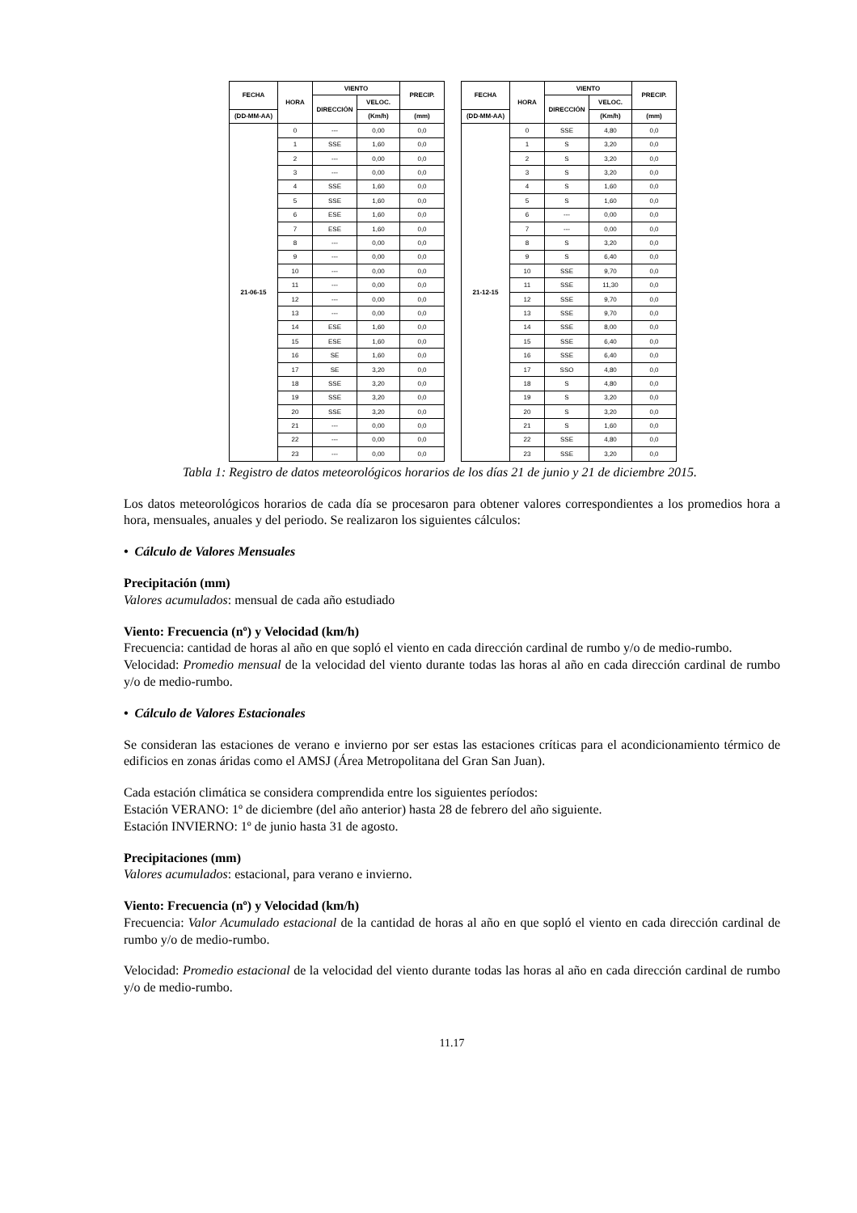| FECHA | HORA | VIENTO | | PRECIP. |
| --- | --- | --- | --- | --- |
| | | DIRECCIÓN | VELOC. | |
| (DD-MM-AA) | | | (Km/h) | (mm) |
| 21-06-15 | 0 | --- | 0,00 | 0,0 |
| | 1 | SSE | 1,60 | 0,0 |
| | 2 | --- | 0,00 | 0,0 |
| | 3 | --- | 0,00 | 0,0 |
| | 4 | SSE | 1,60 | 0,0 |
| | 5 | SSE | 1,60 | 0,0 |
| | 6 | ESE | 1,60 | 0,0 |
| | 7 | ESE | 1,60 | 0,0 |
| | 8 | --- | 0,00 | 0,0 |
| | 9 | --- | 0,00 | 0,0 |
| | 10 | --- | 0,00 | 0,0 |
| | 11 | --- | 0,00 | 0,0 |
| | 12 | --- | 0,00 | 0,0 |
| | 13 | --- | 0,00 | 0,0 |
| | 14 | ESE | 1,60 | 0,0 |
| | 15 | ESE | 1,60 | 0,0 |
| | 16 | SE | 1,60 | 0,0 |
| | 17 | SE | 3,20 | 0,0 |
| | 18 | SSE | 3,20 | 0,0 |
| | 19 | SSE | 3,20 | 0,0 |
| | 20 | SSE | 3,20 | 0,0 |
| | 21 | --- | 0,00 | 0,0 |
| | 22 | --- | 0,00 | 0,0 |
| | 23 | --- | 0,00 | 0,0 |
| FECHA | HORA | VIENTO | | PRECIP. |
| --- | --- | --- | --- | --- |
| | | DIRECCIÓN | VELOC. | |
| (DD-MM-AA) | | | (Km/h) | (mm) |
| 21-12-15 | 0 | SSE | 4,80 | 0,0 |
| | 1 | S | 3,20 | 0,0 |
| | 2 | S | 3,20 | 0,0 |
| | 3 | S | 3,20 | 0,0 |
| | 4 | S | 1,60 | 0,0 |
| | 5 | S | 1,60 | 0,0 |
| | 6 | --- | 0,00 | 0,0 |
| | 7 | --- | 0,00 | 0,0 |
| | 8 | S | 3,20 | 0,0 |
| | 9 | S | 6,40 | 0,0 |
| | 10 | SSE | 9,70 | 0,0 |
| | 11 | SSE | 11,30 | 0,0 |
| | 12 | SSE | 9,70 | 0,0 |
| | 13 | SSE | 9,70 | 0,0 |
| | 14 | SSE | 8,00 | 0,0 |
| | 15 | SSE | 6,40 | 0,0 |
| | 16 | SSE | 6,40 | 0,0 |
| | 17 | SSO | 4,80 | 0,0 |
| | 18 | S | 4,80 | 0,0 |
| | 19 | S | 3,20 | 0,0 |
| | 20 | S | 3,20 | 0,0 |
| | 21 | S | 1,60 | 0,0 |
| | 22 | SSE | 4,80 | 0,0 |
| | 23 | SSE | 3,20 | 0,0 |
Tabla 1: Registro de datos meteorológicos horarios de los días 21 de junio y 21 de diciembre 2015.
Los datos meteorológicos horarios de cada día se procesaron para obtener valores correspondientes a los promedios hora a hora, mensuales, anuales y del periodo. Se realizaron los siguientes cálculos:
• Cálculo de Valores Mensuales
Precipitación (mm)
Valores acumulados: mensual de cada año estudiado
Viento: Frecuencia (nº) y Velocidad (km/h)
Frecuencia: cantidad de horas al año en que sopló el viento en cada dirección cardinal de rumbo y/o de medio-rumbo.
Velocidad: Promedio mensual de la velocidad del viento durante todas las horas al año en cada dirección cardinal de rumbo y/o de medio-rumbo.
• Cálculo de Valores Estacionales
Se consideran las estaciones de verano e invierno por ser estas las estaciones críticas para el acondicionamiento térmico de edificios en zonas áridas como el AMSJ (Área Metropolitana del Gran San Juan).
Cada estación climática se considera comprendida entre los siguientes períodos:
Estación VERANO: 1º de diciembre (del año anterior) hasta 28 de febrero del año siguiente.
Estación INVIERNO: 1º de junio hasta 31 de agosto.
Precipitaciones (mm)
Valores acumulados: estacional, para verano e invierno.
Viento: Frecuencia (nº) y Velocidad (km/h)
Frecuencia: Valor Acumulado estacional de la cantidad de horas al año en que sopló el viento en cada dirección cardinal de rumbo y/o de medio-rumbo.
Velocidad: Promedio estacional de la velocidad del viento durante todas las horas al año en cada dirección cardinal de rumbo y/o de medio-rumbo.
11.17